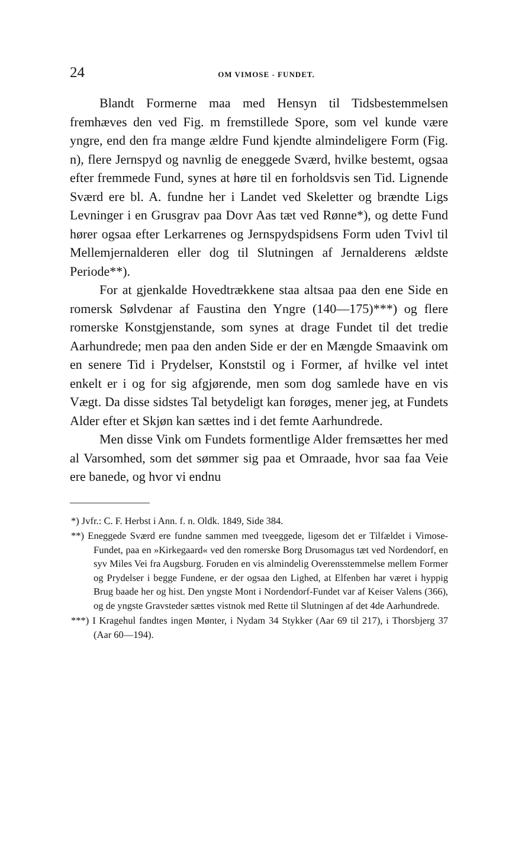24 OM VIMOSE - FUNDET.
Blandt Formerne maa med Hensyn til Tidsbestemmelsen fremhæves den ved Fig. m fremstillede Spore, som vel kunde være yngre, end den fra mange ældre Fund kjendte almindeligere Form (Fig. n), flere Jernspyd og navnlig de eneggede Sværd, hvilke bestemt, ogsaa efter fremmede Fund, synes at høre til en forholdsvis sen Tid. Lignende Sværd ere bl. A. fundne her i Landet ved Skeletter og brændte Ligs Levninger i en Grusgrav paa Dovr Aas tæt ved Rønne*), og dette Fund hører ogsaa efter Lerkarrenes og Jernspydspidsens Form uden Tvivl til Mellemjernalderen eller dog til Slutningen af Jernalderens ældste Periode**).
For at gjenkalde Hovedtrækkene staa altsaa paa den ene Side en romersk Sølvdenar af Faustina den Yngre (140—175)***) og flere romerske Konstgjenstande, som synes at drage Fundet til det tredie Aarhundrede; men paa den anden Side er der en Mængde Smaavink om en senere Tid i Prydelser, Konststil og i Former, af hvilke vel intet enkelt er i og for sig afgjørende, men som dog samlede have en vis Vægt. Da disse sidstes Tal betydeligt kan forøges, mener jeg, at Fundets Alder efter et Skjøn kan sættes ind i det femte Aarhundrede.
Men disse Vink om Fundets formentlige Alder fremsættes her med al Varsomhed, som det sømmer sig paa et Omraade, hvor saa faa Veie ere banede, og hvor vi endnu
*) Jvfr.: C. F. Herbst i Ann. f. n. Oldk. 1849, Side 384.
**) Eneggede Sværd ere fundne sammen med tveeggede, ligesom det er Tilfældet i Vimose-Fundet, paa en »Kirkegaard« ved den romerske Borg Drusomagus tæt ved Nordendorf, en syv Miles Vei fra Augsburg. Foruden en vis almindelig Overensstemmelse mellem Former og Prydelser i begge Fundene, er der ogsaa den Lighed, at Elfenben har været i hyppig Brug baade her og hist. Den yngste Mont i Nordendorf-Fundet var af Keiser Valens (366), og de yngste Gravsteder sættes vistnok med Rette til Slutningen af det 4de Aarhundrede.
***) I Kragehul fandtes ingen Mønter, i Nydam 34 Stykker (Aar 69 til 217), i Thorsbjerg 37 (Aar 60—194).